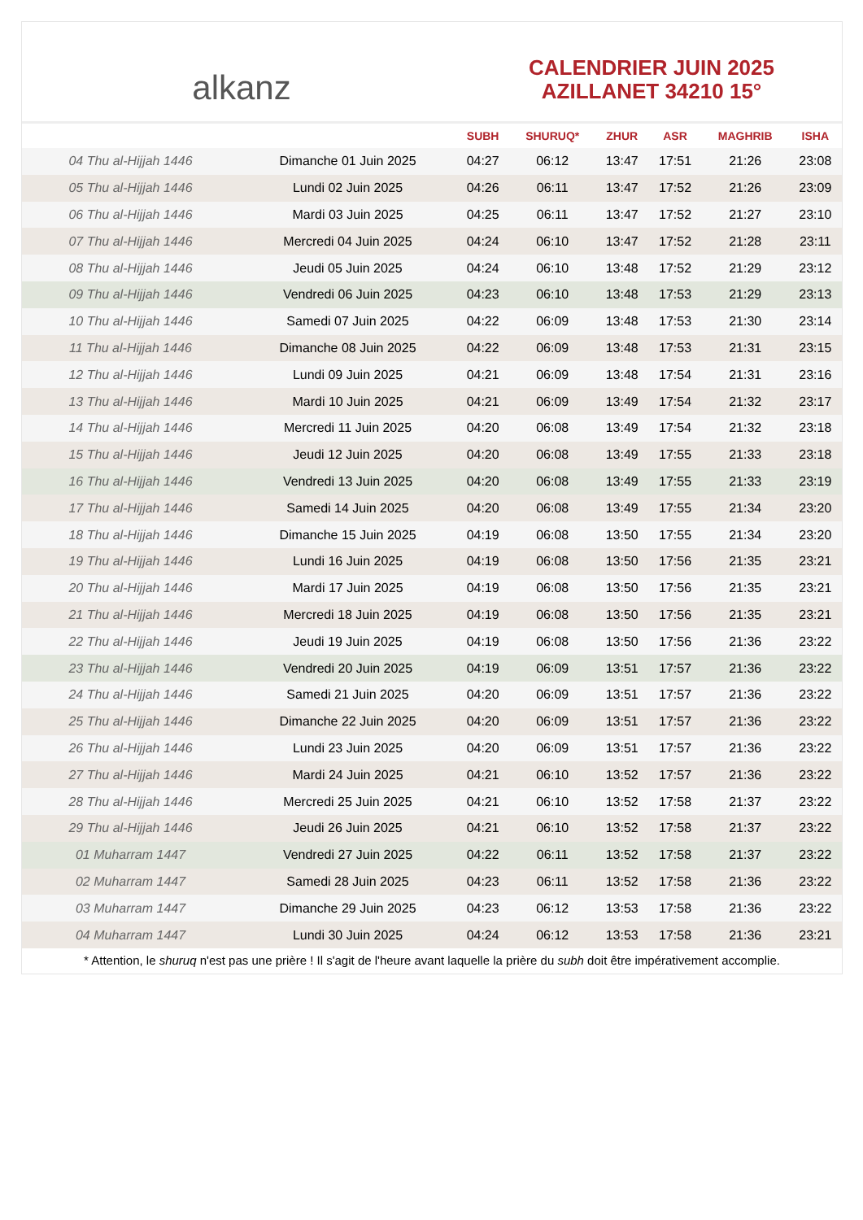alkanz
CALENDRIER JUIN 2025
AZILLANET 34210 15°
| | | SUBH | SHURUQ* | ZHUR | ASR | MAGHRIB | ISHA |
| --- | --- | --- | --- | --- | --- | --- | --- |
| 04 Thu al-Hijjah 1446 | Dimanche 01 Juin 2025 | 04:27 | 06:12 | 13:47 | 17:51 | 21:26 | 23:08 |
| 05 Thu al-Hijjah 1446 | Lundi 02 Juin 2025 | 04:26 | 06:11 | 13:47 | 17:52 | 21:26 | 23:09 |
| 06 Thu al-Hijjah 1446 | Mardi 03 Juin 2025 | 04:25 | 06:11 | 13:47 | 17:52 | 21:27 | 23:10 |
| 07 Thu al-Hijjah 1446 | Mercredi 04 Juin 2025 | 04:24 | 06:10 | 13:47 | 17:52 | 21:28 | 23:11 |
| 08 Thu al-Hijjah 1446 | Jeudi 05 Juin 2025 | 04:24 | 06:10 | 13:48 | 17:52 | 21:29 | 23:12 |
| 09 Thu al-Hijjah 1446 | Vendredi 06 Juin 2025 | 04:23 | 06:10 | 13:48 | 17:53 | 21:29 | 23:13 |
| 10 Thu al-Hijjah 1446 | Samedi 07 Juin 2025 | 04:22 | 06:09 | 13:48 | 17:53 | 21:30 | 23:14 |
| 11 Thu al-Hijjah 1446 | Dimanche 08 Juin 2025 | 04:22 | 06:09 | 13:48 | 17:53 | 21:31 | 23:15 |
| 12 Thu al-Hijjah 1446 | Lundi 09 Juin 2025 | 04:21 | 06:09 | 13:48 | 17:54 | 21:31 | 23:16 |
| 13 Thu al-Hijjah 1446 | Mardi 10 Juin 2025 | 04:21 | 06:09 | 13:49 | 17:54 | 21:32 | 23:17 |
| 14 Thu al-Hijjah 1446 | Mercredi 11 Juin 2025 | 04:20 | 06:08 | 13:49 | 17:54 | 21:32 | 23:18 |
| 15 Thu al-Hijjah 1446 | Jeudi 12 Juin 2025 | 04:20 | 06:08 | 13:49 | 17:55 | 21:33 | 23:18 |
| 16 Thu al-Hijjah 1446 | Vendredi 13 Juin 2025 | 04:20 | 06:08 | 13:49 | 17:55 | 21:33 | 23:19 |
| 17 Thu al-Hijjah 1446 | Samedi 14 Juin 2025 | 04:20 | 06:08 | 13:49 | 17:55 | 21:34 | 23:20 |
| 18 Thu al-Hijjah 1446 | Dimanche 15 Juin 2025 | 04:19 | 06:08 | 13:50 | 17:55 | 21:34 | 23:20 |
| 19 Thu al-Hijjah 1446 | Lundi 16 Juin 2025 | 04:19 | 06:08 | 13:50 | 17:56 | 21:35 | 23:21 |
| 20 Thu al-Hijjah 1446 | Mardi 17 Juin 2025 | 04:19 | 06:08 | 13:50 | 17:56 | 21:35 | 23:21 |
| 21 Thu al-Hijjah 1446 | Mercredi 18 Juin 2025 | 04:19 | 06:08 | 13:50 | 17:56 | 21:35 | 23:21 |
| 22 Thu al-Hijjah 1446 | Jeudi 19 Juin 2025 | 04:19 | 06:08 | 13:50 | 17:56 | 21:36 | 23:22 |
| 23 Thu al-Hijjah 1446 | Vendredi 20 Juin 2025 | 04:19 | 06:09 | 13:51 | 17:57 | 21:36 | 23:22 |
| 24 Thu al-Hijjah 1446 | Samedi 21 Juin 2025 | 04:20 | 06:09 | 13:51 | 17:57 | 21:36 | 23:22 |
| 25 Thu al-Hijjah 1446 | Dimanche 22 Juin 2025 | 04:20 | 06:09 | 13:51 | 17:57 | 21:36 | 23:22 |
| 26 Thu al-Hijjah 1446 | Lundi 23 Juin 2025 | 04:20 | 06:09 | 13:51 | 17:57 | 21:36 | 23:22 |
| 27 Thu al-Hijjah 1446 | Mardi 24 Juin 2025 | 04:21 | 06:10 | 13:52 | 17:57 | 21:36 | 23:22 |
| 28 Thu al-Hijjah 1446 | Mercredi 25 Juin 2025 | 04:21 | 06:10 | 13:52 | 17:58 | 21:37 | 23:22 |
| 29 Thu al-Hijjah 1446 | Jeudi 26 Juin 2025 | 04:21 | 06:10 | 13:52 | 17:58 | 21:37 | 23:22 |
| 01 Muharram 1447 | Vendredi 27 Juin 2025 | 04:22 | 06:11 | 13:52 | 17:58 | 21:37 | 23:22 |
| 02 Muharram 1447 | Samedi 28 Juin 2025 | 04:23 | 06:11 | 13:52 | 17:58 | 21:36 | 23:22 |
| 03 Muharram 1447 | Dimanche 29 Juin 2025 | 04:23 | 06:12 | 13:53 | 17:58 | 21:36 | 23:22 |
| 04 Muharram 1447 | Lundi 30 Juin 2025 | 04:24 | 06:12 | 13:53 | 17:58 | 21:36 | 23:21 |
* Attention, le shuruq n'est pas une prière ! Il s'agit de l'heure avant laquelle la prière du subh doit être impérativement accomplie.